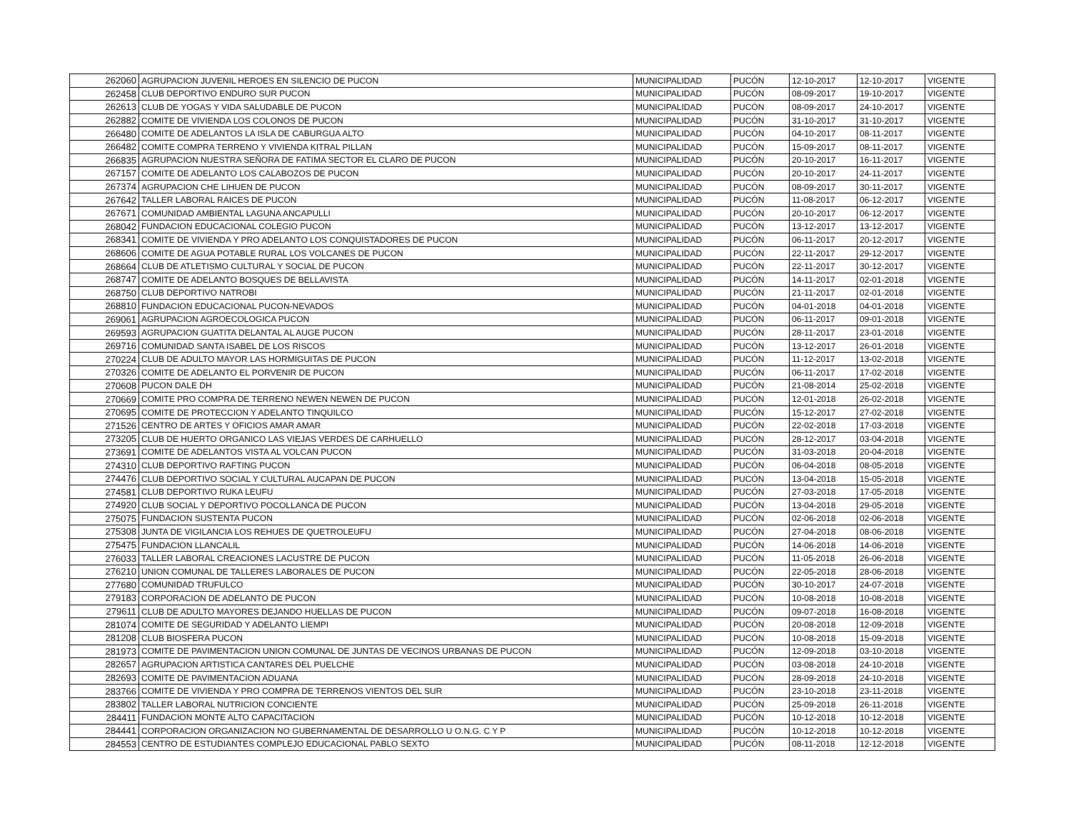| 262060 | AGRUPACION JUVENIL HEROES EN SILENCIO DE PUCON | MUNICIPALIDAD | PUCÓN | 12-10-2017 | 12-10-2017 | VIGENTE |
| 262458 | CLUB DEPORTIVO ENDURO SUR PUCON | MUNICIPALIDAD | PUCÓN | 08-09-2017 | 19-10-2017 | VIGENTE |
| 262613 | CLUB DE YOGAS Y VIDA SALUDABLE DE PUCON | MUNICIPALIDAD | PUCÓN | 08-09-2017 | 24-10-2017 | VIGENTE |
| 262882 | COMITE DE VIVIENDA LOS COLONOS DE PUCON | MUNICIPALIDAD | PUCÓN | 31-10-2017 | 31-10-2017 | VIGENTE |
| 266480 | COMITE DE ADELANTOS LA ISLA DE CABURGUA ALTO | MUNICIPALIDAD | PUCÓN | 04-10-2017 | 08-11-2017 | VIGENTE |
| 266482 | COMITE COMPRA TERRENO Y VIVIENDA KITRAL PILLAN | MUNICIPALIDAD | PUCÓN | 15-09-2017 | 08-11-2017 | VIGENTE |
| 266835 | AGRUPACION NUESTRA SEÑORA DE FATIMA SECTOR EL CLARO DE PUCON | MUNICIPALIDAD | PUCÓN | 20-10-2017 | 16-11-2017 | VIGENTE |
| 267157 | COMITE DE ADELANTO LOS CALABOZOS DE PUCON | MUNICIPALIDAD | PUCÓN | 20-10-2017 | 24-11-2017 | VIGENTE |
| 267374 | AGRUPACION CHE LIHUEN DE PUCON | MUNICIPALIDAD | PUCÓN | 08-09-2017 | 30-11-2017 | VIGENTE |
| 267642 | TALLER LABORAL RAICES DE PUCON | MUNICIPALIDAD | PUCÓN | 11-08-2017 | 06-12-2017 | VIGENTE |
| 267671 | COMUNIDAD AMBIENTAL LAGUNA ANCAPULLI | MUNICIPALIDAD | PUCÓN | 20-10-2017 | 06-12-2017 | VIGENTE |
| 268042 | FUNDACION EDUCACIONAL COLEGIO PUCON | MUNICIPALIDAD | PUCÓN | 13-12-2017 | 13-12-2017 | VIGENTE |
| 268341 | COMITE DE VIVIENDA Y PRO ADELANTO LOS CONQUISTADORES DE PUCON | MUNICIPALIDAD | PUCÓN | 06-11-2017 | 20-12-2017 | VIGENTE |
| 268606 | COMITE DE AGUA POTABLE RURAL LOS VOLCANES DE PUCON | MUNICIPALIDAD | PUCÓN | 22-11-2017 | 29-12-2017 | VIGENTE |
| 268664 | CLUB DE ATLETISMO CULTURAL Y SOCIAL DE PUCON | MUNICIPALIDAD | PUCÓN | 22-11-2017 | 30-12-2017 | VIGENTE |
| 268747 | COMITE DE ADELANTO BOSQUES DE BELLAVISTA | MUNICIPALIDAD | PUCÓN | 14-11-2017 | 02-01-2018 | VIGENTE |
| 268750 | CLUB DEPORTIVO NATROBI | MUNICIPALIDAD | PUCÓN | 21-11-2017 | 02-01-2018 | VIGENTE |
| 268810 | FUNDACION EDUCACIONAL PUCON-NEVADOS | MUNICIPALIDAD | PUCÓN | 04-01-2018 | 04-01-2018 | VIGENTE |
| 269061 | AGRUPACION AGROECOLOGICA PUCON | MUNICIPALIDAD | PUCÓN | 06-11-2017 | 09-01-2018 | VIGENTE |
| 269593 | AGRUPACION GUATITA DELANTAL AL AUGE PUCON | MUNICIPALIDAD | PUCÓN | 28-11-2017 | 23-01-2018 | VIGENTE |
| 269716 | COMUNIDAD SANTA ISABEL DE LOS RISCOS | MUNICIPALIDAD | PUCÓN | 13-12-2017 | 26-01-2018 | VIGENTE |
| 270224 | CLUB DE ADULTO MAYOR LAS HORMIGUITAS DE PUCON | MUNICIPALIDAD | PUCÓN | 11-12-2017 | 13-02-2018 | VIGENTE |
| 270326 | COMITE DE ADELANTO EL PORVENIR DE PUCON | MUNICIPALIDAD | PUCÓN | 06-11-2017 | 17-02-2018 | VIGENTE |
| 270608 | PUCON DALE DH | MUNICIPALIDAD | PUCÓN | 21-08-2014 | 25-02-2018 | VIGENTE |
| 270669 | COMITE PRO COMPRA DE TERRENO NEWEN NEWEN DE PUCON | MUNICIPALIDAD | PUCÓN | 12-01-2018 | 26-02-2018 | VIGENTE |
| 270695 | COMITE DE PROTECCION Y ADELANTO TINQUILCO | MUNICIPALIDAD | PUCÓN | 15-12-2017 | 27-02-2018 | VIGENTE |
| 271526 | CENTRO DE ARTES Y OFICIOS AMAR AMAR | MUNICIPALIDAD | PUCÓN | 22-02-2018 | 17-03-2018 | VIGENTE |
| 273205 | CLUB DE HUERTO ORGANICO LAS VIEJAS VERDES DE CARHUELLO | MUNICIPALIDAD | PUCÓN | 28-12-2017 | 03-04-2018 | VIGENTE |
| 273691 | COMITE DE ADELANTOS VISTA AL VOLCAN PUCON | MUNICIPALIDAD | PUCÓN | 31-03-2018 | 20-04-2018 | VIGENTE |
| 274310 | CLUB DEPORTIVO RAFTING PUCON | MUNICIPALIDAD | PUCÓN | 06-04-2018 | 08-05-2018 | VIGENTE |
| 274476 | CLUB DEPORTIVO SOCIAL Y CULTURAL AUCAPAN DE PUCON | MUNICIPALIDAD | PUCÓN | 13-04-2018 | 15-05-2018 | VIGENTE |
| 274581 | CLUB DEPORTIVO RUKA LEUFU | MUNICIPALIDAD | PUCÓN | 27-03-2018 | 17-05-2018 | VIGENTE |
| 274920 | CLUB SOCIAL Y DEPORTIVO POCOLLANCA DE PUCON | MUNICIPALIDAD | PUCÓN | 13-04-2018 | 29-05-2018 | VIGENTE |
| 275075 | FUNDACION SUSTENTA PUCON | MUNICIPALIDAD | PUCÓN | 02-06-2018 | 02-06-2018 | VIGENTE |
| 275308 | JUNTA DE VIGILANCIA LOS REHUES DE QUETROLEUFU | MUNICIPALIDAD | PUCÓN | 27-04-2018 | 08-06-2018 | VIGENTE |
| 275475 | FUNDACION LLANCALIL | MUNICIPALIDAD | PUCÓN | 14-06-2018 | 14-06-2018 | VIGENTE |
| 276033 | TALLER LABORAL CREACIONES LACUSTRE DE PUCON | MUNICIPALIDAD | PUCÓN | 11-05-2018 | 26-06-2018 | VIGENTE |
| 276210 | UNION COMUNAL DE TALLERES LABORALES DE PUCON | MUNICIPALIDAD | PUCÓN | 22-05-2018 | 28-06-2018 | VIGENTE |
| 277680 | COMUNIDAD TRUFULCO | MUNICIPALIDAD | PUCÓN | 30-10-2017 | 24-07-2018 | VIGENTE |
| 279183 | CORPORACION DE ADELANTO DE PUCON | MUNICIPALIDAD | PUCÓN | 10-08-2018 | 10-08-2018 | VIGENTE |
| 279611 | CLUB DE ADULTO MAYORES DEJANDO HUELLAS DE PUCON | MUNICIPALIDAD | PUCÓN | 09-07-2018 | 16-08-2018 | VIGENTE |
| 281074 | COMITE DE SEGURIDAD Y ADELANTO LIEMPI | MUNICIPALIDAD | PUCÓN | 20-08-2018 | 12-09-2018 | VIGENTE |
| 281208 | CLUB BIOSFERA PUCON | MUNICIPALIDAD | PUCÓN | 10-08-2018 | 15-09-2018 | VIGENTE |
| 281973 | COMITE DE PAVIMENTACION UNION COMUNAL DE JUNTAS DE VECINOS URBANAS DE PUCON | MUNICIPALIDAD | PUCÓN | 12-09-2018 | 03-10-2018 | VIGENTE |
| 282657 | AGRUPACION ARTISTICA CANTARES DEL PUELCHE | MUNICIPALIDAD | PUCÓN | 03-08-2018 | 24-10-2018 | VIGENTE |
| 282693 | COMITE DE PAVIMENTACION ADUANA | MUNICIPALIDAD | PUCÓN | 28-09-2018 | 24-10-2018 | VIGENTE |
| 283766 | COMITE DE VIVIENDA Y PRO COMPRA DE TERRENOS VIENTOS DEL SUR | MUNICIPALIDAD | PUCÓN | 23-10-2018 | 23-11-2018 | VIGENTE |
| 283802 | TALLER LABORAL NUTRICION CONCIENTE | MUNICIPALIDAD | PUCÓN | 25-09-2018 | 26-11-2018 | VIGENTE |
| 284411 | FUNDACION MONTE ALTO CAPACITACION | MUNICIPALIDAD | PUCÓN | 10-12-2018 | 10-12-2018 | VIGENTE |
| 284441 | CORPORACION ORGANIZACION NO GUBERNAMENTAL DE DESARROLLO U O.N.G. C Y P | MUNICIPALIDAD | PUCÓN | 10-12-2018 | 10-12-2018 | VIGENTE |
| 284553 | CENTRO DE ESTUDIANTES COMPLEJO EDUCACIONAL PABLO SEXTO | MUNICIPALIDAD | PUCÓN | 08-11-2018 | 12-12-2018 | VIGENTE |